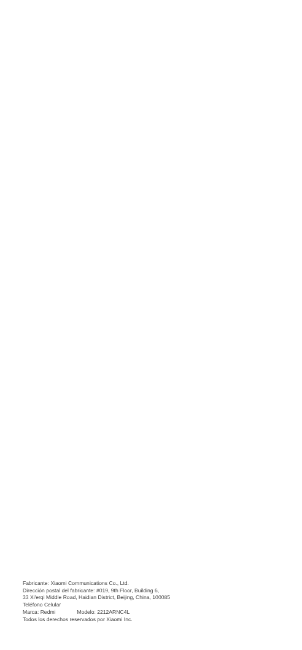Fabricante: Xiaomi Communications Co., Ltd.
Dirección postal del fabricante: #019, 9th Floor, Building 6,
33 Xi'erqi Middle Road, Haidian District, Beijing, China, 100085
Teléfono Celular
Marca: Redmi Modelo: 2212ARNC4L
Todos los derechos reservados por Xiaomi Inc.